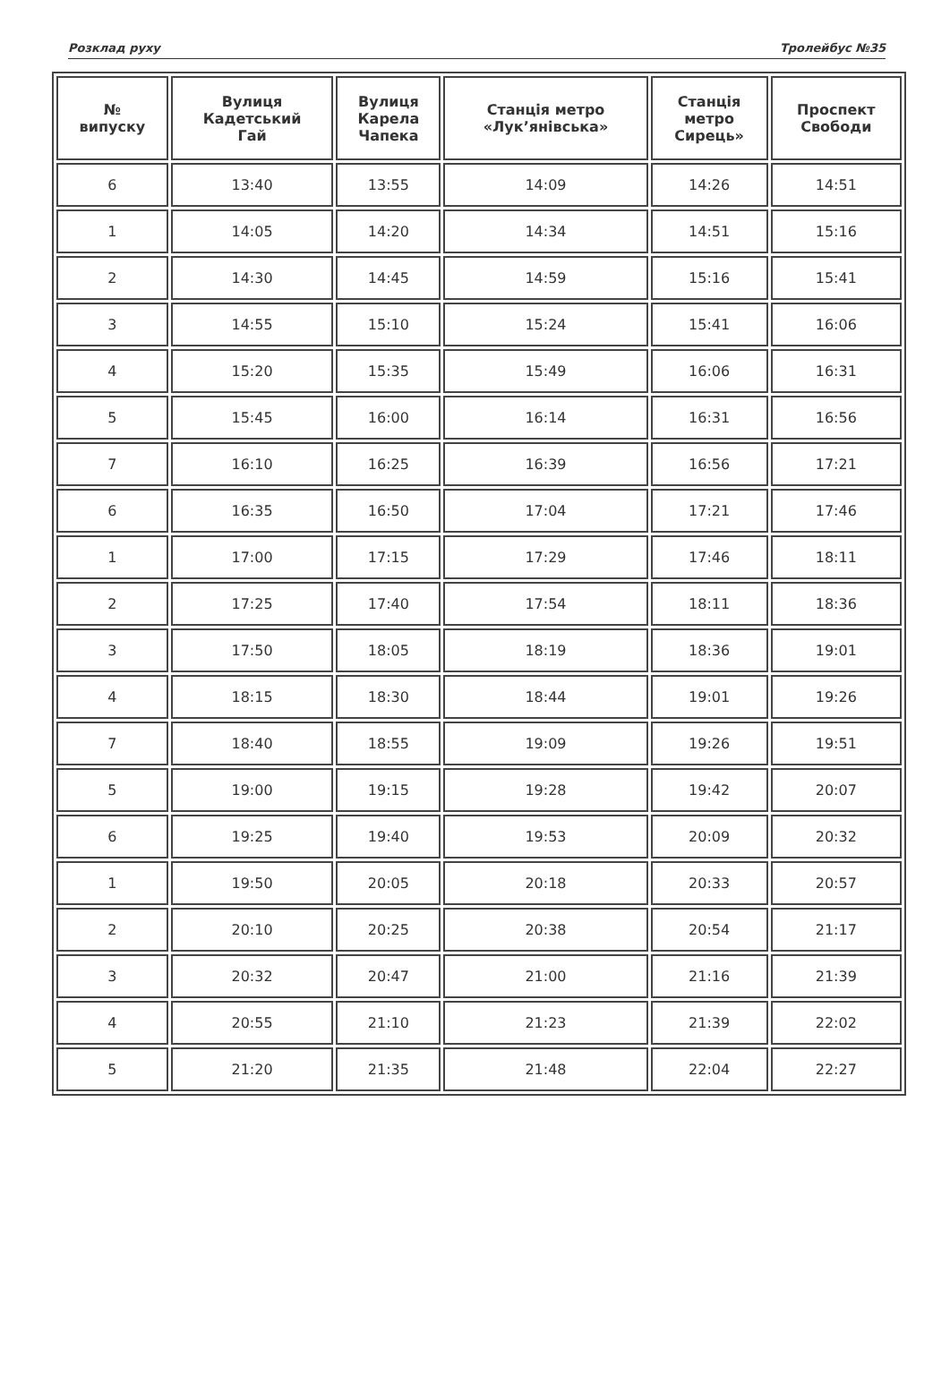Розклад руху Тролейбус №35
| № випуску | Вулиця Кадетський Гай | Вулиця Карела Чапека | Станція метро «Лук’янівська» | Станція метро Сирець» | Проспект Свободи |
| --- | --- | --- | --- | --- | --- |
| 6 | 13:40 | 13:55 | 14:09 | 14:26 | 14:51 |
| 1 | 14:05 | 14:20 | 14:34 | 14:51 | 15:16 |
| 2 | 14:30 | 14:45 | 14:59 | 15:16 | 15:41 |
| 3 | 14:55 | 15:10 | 15:24 | 15:41 | 16:06 |
| 4 | 15:20 | 15:35 | 15:49 | 16:06 | 16:31 |
| 5 | 15:45 | 16:00 | 16:14 | 16:31 | 16:56 |
| 7 | 16:10 | 16:25 | 16:39 | 16:56 | 17:21 |
| 6 | 16:35 | 16:50 | 17:04 | 17:21 | 17:46 |
| 1 | 17:00 | 17:15 | 17:29 | 17:46 | 18:11 |
| 2 | 17:25 | 17:40 | 17:54 | 18:11 | 18:36 |
| 3 | 17:50 | 18:05 | 18:19 | 18:36 | 19:01 |
| 4 | 18:15 | 18:30 | 18:44 | 19:01 | 19:26 |
| 7 | 18:40 | 18:55 | 19:09 | 19:26 | 19:51 |
| 5 | 19:00 | 19:15 | 19:28 | 19:42 | 20:07 |
| 6 | 19:25 | 19:40 | 19:53 | 20:09 | 20:32 |
| 1 | 19:50 | 20:05 | 20:18 | 20:33 | 20:57 |
| 2 | 20:10 | 20:25 | 20:38 | 20:54 | 21:17 |
| 3 | 20:32 | 20:47 | 21:00 | 21:16 | 21:39 |
| 4 | 20:55 | 21:10 | 21:23 | 21:39 | 22:02 |
| 5 | 21:20 | 21:35 | 21:48 | 22:04 | 22:27 |